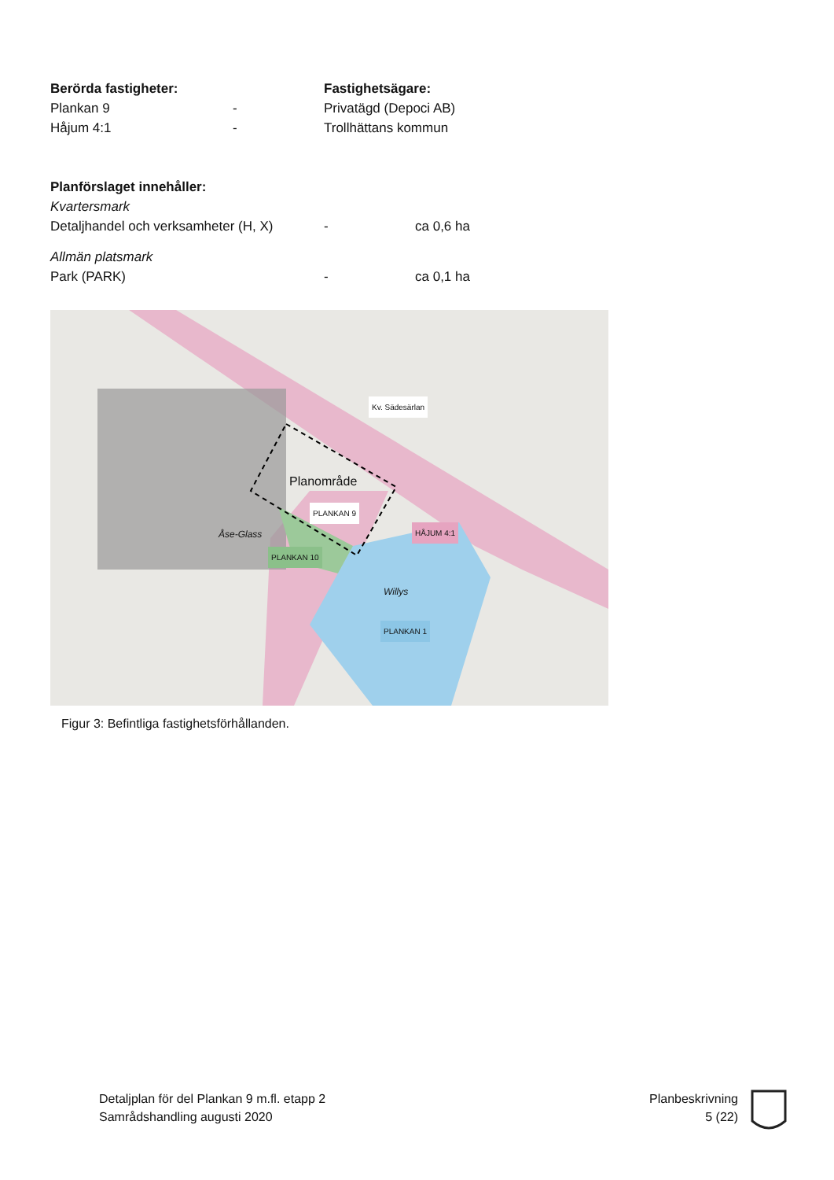Berörda fastigheter: Fastighetsägare:
Plankan 9 - Privatägd (Depoci AB)
Håjum 4:1 - Trollhättans kommun
Planförslaget innehåller:
Kvartersmark
Detaljhandel och verksamheter (H, X)
- ca 0,6 ha
Allmän platsmark
Park (PARK) - ca 0,1 ha
Kv. Sädesärlan
Planområde
PLANKAN 9
HÅJUM 4:1 Åse-Glass
PLANKAN 10
Willys
PLANKAN 1
Figur 3: Befintliga fastighetsförhållanden.
Detaljplan för del Plankan 9 m.fl. etapp 2
Samrådshandling augusti 2020
Planbeskrivning
5 (22)